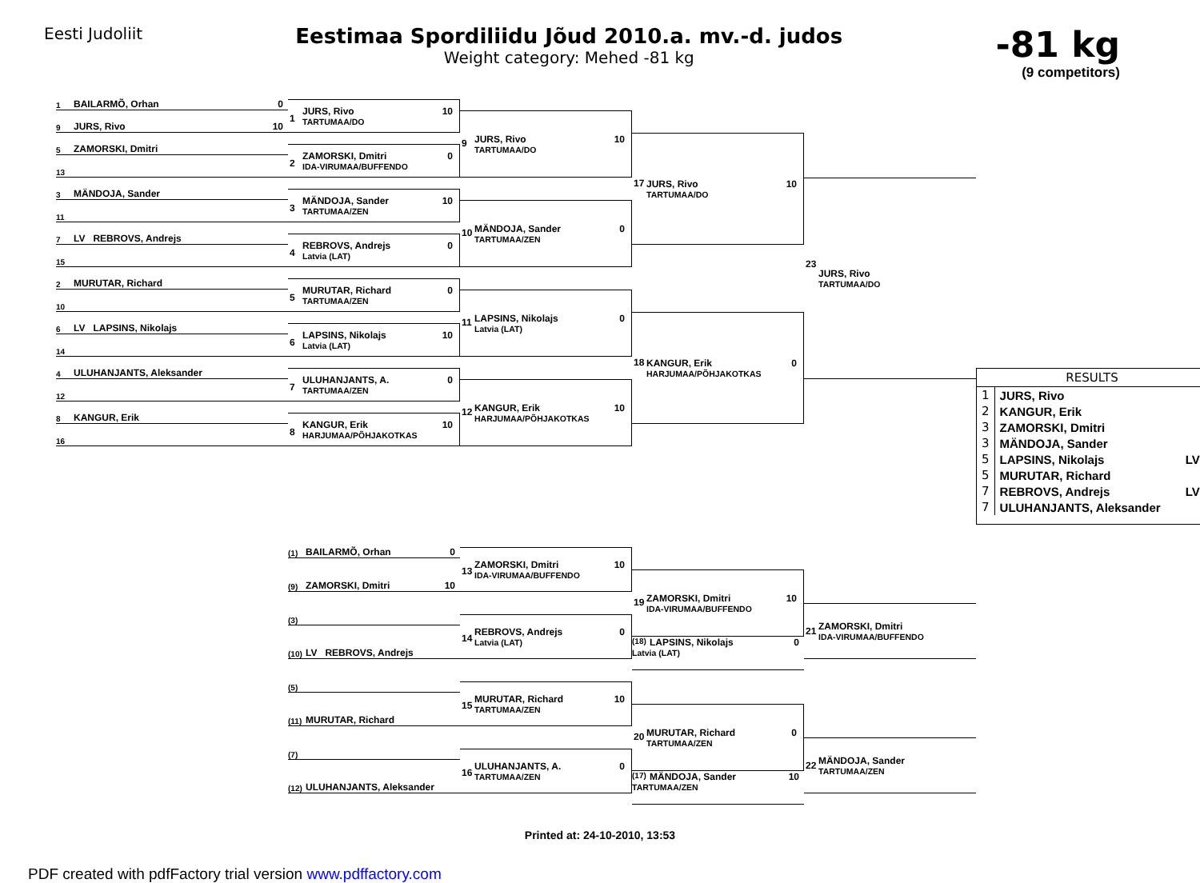Eesti Judoliit
Eestimaa Spordiliidu Jõud 2010.a. mv.-d. judos
Weight category: Mehed -81 kg
-81 kg
(9 competitors)
1 BAILARMÕ, Orhan 0
9 JURS, Rivo 10
5 ZAMORSKI, Dmitri
13
3 MÄNDOJA, Sander
11
7 LV REBROVS, Andrejs
15
2 MURUTAR, Richard
10
6 LV LAPSINS, Nikolajs
14
4 ULUHANJANTS, Aleksander
12
8 KANGUR, Erik
16
1
JURS, Rivo 10
TARTUMAA/DO
2
ZAMORSKI, Dmitri 0
IDA-VIRUMAA/BUFFENDO
3
MÄNDOJA, Sander 10
TARTUMAA/ZEN
4
REBROVS, Andrejs 0
Latvia (LAT)
5
MURUTAR, Richard 0
TARTUMAA/ZEN
6
LAPSINS, Nikolajs 10
Latvia (LAT)
7
ULUHANJANTS, A. 0
TARTUMAA/ZEN
8
KANGUR, Erik 10
HARJUMAA/PÕHJAKOTKAS
9
JURS, Rivo 10
TARTUMAA/DO
10
MÄNDOJA, Sander 0
TARTUMAA/ZEN
11
LAPSINS, Nikolajs 0
Latvia (LAT)
12
KANGUR, Erik 10
HARJUMAA/PÕHJAKOTKAS
17
JURS, Rivo 10
TARTUMAA/DO
18
KANGUR, Erik 0
HARJUMAA/PÕHJAKOTKAS
23
JURS, Rivo
TARTUMAA/DO
RESULTS
| 1 | JURS, Rivo | |
| 2 | KANGUR, Erik | |
| 3 | ZAMORSKI, Dmitri | |
| 3 | MÄNDOJA, Sander | |
| 5 | LAPSINS, Nikolajs | LV |
| 5 | MURUTAR, Richard | |
| 7 | REBROVS, Andrejs | LV |
| 7 | ULUHANJANTS, Aleksander | |
(1) BAILARMÕ, Orhan 0
(9) ZAMORSKI, Dmitri 10
(3)
(10) LV REBROVS, Andrejs
(5)
(11) MURUTAR, Richard
(7)
(12) ULUHANJANTS, Aleksander
13
ZAMORSKI, Dmitri 10
IDA-VIRUMAA/BUFFENDO
14
REBROVS, Andrejs 0
Latvia (LAT)
15
MURUTAR, Richard 10
TARTUMAA/ZEN
16
ULUHANJANTS, A. 0
TARTUMAA/ZEN
19
ZAMORSKI, Dmitri 10
IDA-VIRUMAA/BUFFENDO
(18) LAPSINS, Nikolajs 0
Latvia (LAT)
20
MURUTAR, Richard 0
TARTUMAA/ZEN
(17) MÄNDOJA, Sander 10
TARTUMAA/ZEN
21
ZAMORSKI, Dmitri
IDA-VIRUMAA/BUFFENDO
22
MÄNDOJA, Sander
TARTUMAA/ZEN
Printed at: 24-10-2010, 13:53
PDF created with pdfFactory trial version www.pdffactory.com